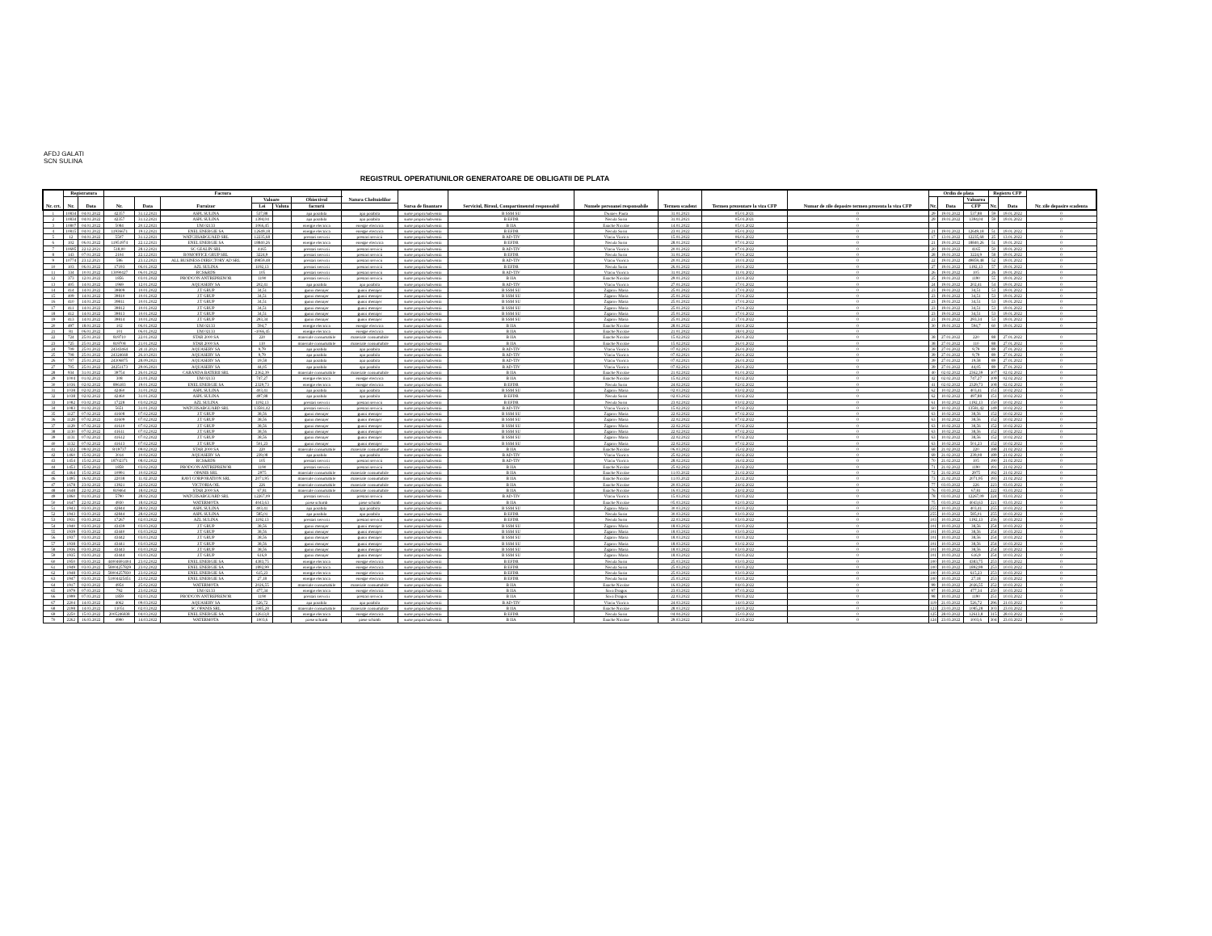AFDJ GALATI
SCN SULINA
REGISTRUL OPERATIUNILOR GENERATOARE DE OBLIGATII DE PLATA
| Nr. crt. | Registratura | | Factura | | | | | | Natura Cheltuielilor | Sursa de finantare | Serviciul, Biroul, Compartimentul responsabil | Numele persoanei responsabile | Termen scadent | Termen prezentare la viza CFP | Numar de zile depasire termen prezenta la viza CFP | Ordin de plata | | | Registru CFP | | Nr. zile depasire scadenta |
| --- | --- | --- | --- | --- | --- | --- | --- | --- | --- | --- | --- | --- | --- | --- | --- | --- | --- | --- | --- | --- | --- |
| | Nr. | Data | Nr. | Data | Furnizor | Valoare | | Obiectivul | | | | | | | | Nr. | Data | Valoarea | Nr. | Data | |
| | | | | | | Lei | Valuta | facturii | | | | | | | | | | CFP | | | |
| 1 | 10834 | 04.01.2022 | 42357 | 31.12.2021 | ASPL SULINA | 537,88 | | apa potabila | apa potabila | surse proprii/subventii | B SSM SU | Dunaev Paula | 31.01.2021 | 05.01.2021 | 0 | 29 | 19.01.2022 | 537,88 | 59 | 19.01.2022 | 0 |
| 2 | 10834 | 04.01.2022 | 42357 | 31.12.2021 | ASPL SULINA | 1394,04 | | apa potabila | apa potabila | surse proprii/subventii | B EFDR | Necula Sorin | 31.01.2021 | 05.01.2021 | 0 | 29 | 19.01.2022 | 1394,04 | 59 | 19.01.2022 | 0 |
| 3 | 10807 | 04.01.2022 | 5084 | 20.12.2021 | UM 02133 | 1066,45 | | energie electrica | energie electrica | surse proprii/subventii | B HA | Enache Nicolae | 14.01.2022 | 05.01.2022 | 0 | | | | | | |
| 4 | 10815 | 04.01.2022 | 11936671 | 19.12.2021 | ENEL ENERGIE SA | 12649,18 | | energie electrica | energie electrica | surse proprii/subventii | B EFDR | Necula Sorin | 23.01.2022 | 05.01.2022 | 0 | 21 | 19.01.2022 | 12649,18 | 51 | 19.01.2022 | 0 |
| 5 | 12 | 04.01.2022 | 5507 | 31.12.2021 | WATCHSABGUAED SRL | 12235,68 | | prestari servicii | prestari servicii | surse proprii/subventii | B AD-TIV | Vlaciu Viorica | 15.01.2022 | 06.01.2022 | 0 | 17 | 13.01.2022 | 12235,68 | 25 | 13.01.2022 | 0 |
| 6 | 102 | 06.01.2022 | 11951974 | 22.12.2021 | ENEL ENERGIE SA | 18840,26 | | energie electrica | energie electrica | surse proprii/subventii | B EFDR | Necula Sorin | 28.01.2022 | 07.01.2022 | 0 | 21 | 19.01.2022 | 18840,26 | 51 | 19.01.2022 | 0 |
| 7 | 10695 | 22.12.2021 | 518,00 | 28.12.2021 | SC GEALIN SRL | 4165 | | prestari servicii | prestari servicii | surse proprii/subventii | B AD-TIV | Vlaciu Viorica | 20.01.2022 | 07.01.2022 | 0 | 20 | 19.01.2022 | 4165 | 50 | 19.01.2022 | 0 |
| 8 | 143 | 07.01.2022 | 2104 | 22.12.2021 | ROMOFFICE GRUP SRL | 3224,9 | | prestari servicii | prestari servicii | surse proprii/subventii | B EFDR | Necula Sorin | 31.01.2022 | 07.01.2022 | 0 | 28 | 19.01.2022 | 3224,9 | 58 | 19.01.2022 | 0 |
| 9 | 10774 | 23.12.2021 | 586 | 23.12.2021 | ALL BUSINESS DIRECTORY AD SRL | 49859,48 | | prestari servicii | prestari servicii | surse proprii/subventii | B AD-TIV | Vlaciu Viorica | 20.01.2022 | 10.01.2022 | 0 | 22 | 19.01.2022 | 49859,48 | 52 | 19.01.2022 | 0 |
| 10 | 103 | 06.01.2022 | 17193 | 06.01.2022 | AZL SULINA | 1192,13 | | prestari servicii | prestari servicii | surse proprii/subventii | B EFDR | Necula Sorin | 26.01.2022 | 10.01.2022 | 0 | 27 | 19.01.2022 | 1192,13 | 57 | 19.01.2022 | 0 |
| 11 | 334 | 10.01.2022 | 13090427 | 06.01.2022 | RCS&RDS | 105 | | prestari servicii | prestari servicii | surse proprii/subventii | B AD-TIV | Vlaciu Viorica | 31.01.2022 | 11.01.2022 | 0 | 26 | 19.01.2022 | 105 | 26 | 19.01.2022 | 0 |
| 12 | 373 | 12.01.2022 | 1856 | 03.01.2022 | PRODCON ANTREPRENOR | 1190 | | prestari servicii | prestari servicii | surse proprii/subventii | B HA | Enache Nicolae | 29.01.2022 | 13.01.2022 | 0 | 25 | 19.01.2022 | 1190 | 55 | 19.01.2022 | 0 |
| 13 | 405 | 14.01.2022 | 1969 | 12.01.2022 | AQUASERV SA | 202,41 | | apa potabila | apa potabila | surse proprii/subventii | B AD-TIV | Vlaciu Viorica | 27.01.2022 | 17.01.2022 | 0 | 24 | 19.01.2022 | 202,41 | 54 | 19.01.2022 | 0 |
| 14 | 414 | 14.01.2022 | 39809 | 10.01.2022 | J.T GRUP | 34,51 | | gunoi menajer | gunoi menajer | surse proprii/subventii | B SSM SU | Zigarov Maria | 25.01.2022 | 17.01.2022 | 0 | 23 | 19.01.2022 | 34,51 | 53 | 19.01.2022 | 0 |
| 15 | 409 | 14.01.2022 | 39810 | 10.01.2022 | J.T GRUP | 34,51 | | gunoi menajer | gunoi menajer | surse proprii/subventii | B SSM SU | Zigarov Maria | 25.01.2022 | 17.01.2022 | 0 | 23 | 19.01.2022 | 34,51 | 53 | 19.01.2022 | 0 |
| 16 | 410 | 14.01.2022 | 39811 | 10.01.2022 | J.T GRUP | 34,51 | | gunoi menajer | gunoi menajer | surse proprii/subventii | B SSM SU | Zigarov Maria | 25.01.2022 | 17.01.2022 | 0 | 23 | 19.01.2022 | 34,51 | 53 | 19.01.2022 | 0 |
| 17 | 411 | 14.01.2022 | 39812 | 10.01.2022 | J.T GRUP | 34,51 | | gunoi menajer | gunoi menajer | surse proprii/subventii | B SSM SU | Zigarov Maria | 25.01.2022 | 17.01.2022 | 0 | 23 | 19.01.2022 | 34,51 | 53 | 19.01.2022 | 0 |
| 18 | 412 | 14.01.2022 | 39813 | 10.01.2022 | J.T GRUP | 34,51 | | gunoi menajer | gunoi menajer | surse proprii/subventii | B SSM SU | Zigarov Maria | 25.01.2022 | 17.01.2022 | 0 | 23 | 19.01.2022 | 34,51 | 53 | 19.01.2022 | 0 |
| 19 | 413 | 14.01.2022 | 39814 | 10.01.2022 | J.T GRUP | 293,34 | | gunoi menajer | gunoi menajer | surse proprii/subventii | B SSM SU | Zigarov Maria | 25.01.2022 | 17.01.2022 | 0 | 23 | 19.01.2022 | 293,34 | 53 | 19.01.2022 | 0 |
| 20 | 497 | 18.01.2022 | 102 | 06.01.2022 | UM 02133 | 594,7 | | energie electrica | energie electrica | surse proprii/subventii | B HA | Enache Nicolae | 28.01.2022 | 18.01.2022 | 0 | 30 | 19.01.2022 | 594,7 | 60 | 19.01.2022 | 0 |
| 21 | 81 | 06.01.2022 | 101 | 06.01.2022 | UM 02133 | -1066,45 | | energie electrica | energie electrica | surse proprii/subventii | B HA | Enache Nicolae | 21.01.2022 | 18.01.2022 | 0 | | | | | | |
| 22 | 724 | 25.01.2022 | 819710 | 22.01.2022 | STAR 2000 SA | 220 | | materiale consumabile | materiale consumabile | surse proprii/subventii | B HA | Enache Nicolae | 15.02.2022 | 26.01.2022 | 0 | 38 | 27.01.2022 | 220 | 88 | 27.01.2022 | 0 |
| 23 | 725 | 25.01.2022 | 819708 | 21.01.2022 | STAR 2000 SA | 110 | | materiale consumabile | materiale consumabile | surse proprii/subventii | B HA | Enache Nicolae | 15.02.2022 | 26.01.2022 | 0 | 38 | 27.01.2022 | 110 | 88 | 27.01.2022 | 0 |
| 24 | 709 | 25.01.2022 | 24343464 | 24.11.2021 | AQUASERV SA | 9,79 | | apa potabila | apa potabila | surse proprii/subventii | B AD-TIV | Vlaciu Viorica | 07.02.2021 | 26.01.2022 | 0 | 39 | 27.01.2022 | 9,79 | 89 | 27.01.2022 | 0 |
| 25 | 708 | 25.01.2022 | 24324668 | 26.10.2021 | AQUASERV SA | 9,79 | | apa potabila | apa potabila | surse proprii/subventii | B AD-TIV | Vlaciu Viorica | 07.02.2021 | 26.01.2022 | 0 | 39 | 27.01.2022 | 9,79 | 89 | 27.01.2022 | 0 |
| 26 | 707 | 25.01.2022 | 24306875 | 28.09.2021 | AQUASERV SA | 19,58 | | apa potabila | apa potabila | surse proprii/subventii | B AD-TIV | Vlaciu Viorica | 07.02.2021 | 26.01.2022 | 0 | 39 | 27.01.2022 | 19,58 | 89 | 27.01.2022 | 0 |
| 27 | 705 | 25.01.2022 | 24251173 | 29.06.2021 | AQUASERV SA | 44,05 | | apa potabila | apa potabila | surse proprii/subventii | B AD-TIV | Vlaciu Viorica | 07.02.2021 | 26.01.2022 | 0 | 39 | 27.01.2022 | 44,05 | 89 | 27.01.2022 | 0 |
| 28 | 934 | 31.01.2022 | 39754 | 26.01.2022 | CARANDA BATERII SRL | 2362,39 | | materiale consumabile | materiale consumabile | surse proprii/subventii | B HA | Enache Nicolae | 21.02.2022 | 01.01.2022 | 0 | 40 | 02.02.2022 | 2362,39 | 107 | 02.02.2022 | 0 |
| 29 | 1004 | 01.02.2022 | 308 | 21.01.2022 | UM 02133 | 747,27 | | energie electrica | energie electrica | surse proprii/subventii | B HA | Enache Nicolae | 15.02.2022 | 02.02.2022 | 0 | 42 | 02.02.2022 | 747,27 | 109 | 02.02.2022 | 0 |
| 30 | 1036 | 02.02.2022 | 896183 | 19.01.2022 | ENEL ENERGIE SA | 2329,73 | | energie electrica | energie electrica | surse proprii/subventii | B EFDR | Necula Sorin | 24.02.2022 | 02.02.2022 | 0 | 41 | 02.02.2022 | 2329,73 | 108 | 02.02.2022 | 0 |
| 31 | 1038 | 02.02.2022 | 42460 | 31.01.2022 | ASPL SULINA | 403,41 | | apa potabila | apa potabila | surse proprii/subventii | B SSM SU | Zigarov Maria | 02.03.2022 | 03.02.2022 | 0 | 62 | 10.02.2022 | 403,41 | 151 | 10.02.2022 | 0 |
| 32 | 1038 | 02.02.2022 | 42460 | 31.01.2022 | ASPL SULINA | 497,88 | | apa potabila | apa potabila | surse proprii/subventii | B EFDR | Necula Sorin | 02.03.2022 | 03.02.2022 | 0 | 62 | 10.02.2022 | 497,88 | 151 | 10.02.2022 | 0 |
| 33 | 1082 | 03.02.2022 | 17228 | 03.02.2022 | AZL SULINA | 1192,13 | | prestari servicii | prestari servicii | surse proprii/subventii | B EFDR | Necula Sorin | 23.02.2022 | 03.02.2022 | 0 | 61 | 10.02.2022 | 1192,13 | 150 | 10.02.2022 | 0 |
| 34 | 1083 | 01.02.2022 | 5651 | 31.01.2022 | WATCHSABGUARD SRL | 13581,42 | | prestari servicii | prestari servicii | surse proprii/subventii | B AD-TIV | Vlaciu Viorica | 15.02.2022 | 07.02.2022 | 0 | 60 | 10.02.2022 | 13581,42 | 149 | 10.02.2022 | 0 |
| 35 | 1127 | 07.02.2022 | 41608 | 07.02.2022 | J.T GRUP | 38,56 | | gunoi menajer | gunoi menajer | surse proprii/subventii | B SSM SU | Zigarov Maria | 22.02.2022 | 07.02.2022 | 0 | 63 | 10.02.2022 | 38,56 | 152 | 10.02.2022 | 0 |
| 36 | 1128 | 07.02.2022 | 41609 | 07.02.2022 | J.T GRUP | 38,56 | | gunoi menajer | gunoi menajer | surse proprii/subventii | B SSM SU | Zigarov Maria | 22.02.2022 | 07.02.2022 | 0 | 63 | 10.02.2022 | 38,56 | 152 | 10.02.2022 | 0 |
| 37 | 1129 | 07.02.2022 | 41610 | 07.02.2022 | J.T GRUP | 38,56 | | gunoi menajer | gunoi menajer | surse proprii/subventii | B SSM SU | Zigarov Maria | 22.02.2022 | 07.02.2022 | 0 | 63 | 10.02.2022 | 38,56 | 152 | 10.02.2022 | 0 |
| 38 | 1130 | 07.02.2022 | 41611 | 07.02.2022 | J.T GRUP | 38,56 | | gunoi menajer | gunoi menajer | surse proprii/subventii | B SSM SU | Zigarov Maria | 22.02.2022 | 07.02.2022 | 0 | 63 | 10.02.2022 | 38,56 | 152 | 10.02.2022 | 0 |
| 39 | 1131 | 07.02.2022 | 41612 | 07.02.2022 | J.T GRUP | 38,56 | | gunoi menajer | gunoi menajer | surse proprii/subventii | B SSM SU | Zigarov Maria | 22.02.2022 | 07.02.2022 | 0 | 63 | 10.02.2022 | 38,56 | 152 | 10.02.2022 | 0 |
| 40 | 1132 | 07.02.2022 | 41613 | 07.02.2022 | J.T GRUP | 501,23 | | gunoi menajer | gunoi menajer | surse proprii/subventii | B SSM SU | Zigarov Maria | 22.02.2022 | 07.02.2022 | 0 | 63 | 10.02.2022 | 501,23 | 152 | 10.02.2022 | 0 |
| 41 | 1322 | 09.02.2022 | 8/19737 | 09.02.2022 | STAR 2000 SA | 220 | | materiale consumabile | materiale consumabile | surse proprii/subventii | B HA | Enache Nicolae | 06.03.2022 | 15.02.2022 | 0 | 68 | 21.02.2022 | 220 | 188 | 21.02.2022 | 0 |
| 42 | 1460 | 15.02.2022 | 3014 | 10.02.2022 | AQUASERV SA | 239,08 | | apa potabila | apa potabila | surse proprii/subventii | B AD-TIV | Vlaciu Viorica | 25.02.2022 | 16.02.2022 | 0 | 69 | 21.02.2022 | 239,08 | 189 | 21.02.2022 | 0 |
| 43 | 1454 | 15.02.2022 | 18702371 | 08.02.2022 | RCS&RDS | 105 | | prestari servicii | prestari servicii | surse proprii/subventii | B AD-TIV | Vlaciu Viorica | 28.02.2022 | 16.02.2022 | 0 | 70 | 21.02.2022 | 105 | 190 | 21.02.2022 | 0 |
| 44 | 1453 | 15.02.2022 | 1858 | 03.02.2022 | PRODCON ANTREPRENOR | 1190 | | prestari servicii | prestari servicii | surse proprii/subventii | B HA | Enache Nicolae | 25.02.2022 | 21.02.2022 | 0 | 71 | 21.02.2022 | 1190 | 191 | 21.02.2022 | 0 |
| 45 | 1464 | 15.02.2022 | 10991 | 10.02.2022 | OPANIS SRL | 2975 | | materiale consumabile | materiale consumabile | surse proprii/subventii | B HA | Enache Nicolae | 11.03.2022 | 21.02.2022 | 0 | 72 | 21.02.2022 | 2975 | 192 | 21.02.2022 | 0 |
| 46 | 1495 | 16.02.2022 | 22038 | 11.02.2022 | RAVI CORPORATION SRL | 2071,95 | | materiale consumabile | materiale consumabile | surse proprii/subventii | B HA | Enache Nicolae | 11.03.2022 | 21.02.2022 | 0 | 73 | 21.02.2022 | 2071,95 | 193 | 21.02.2022 | 0 |
| 47 | 1678 | 23.02.2022 | 13921 | 22.02.2022 | VICTORIA OIL | 226 | | materiale consumabile | materiale consumabile | surse proprii/subventii | B HA | Enache Nicolae | 20.03.2022 | 24.02.2022 | 0 | 77 | 03.03.2022 | 226 | 223 | 03.03.2022 | 0 |
| 48 | 1648 | 22.02.2022 | 819464 | 18.02.2022 | STAR 2000 SA | 67,81 | | materiale consumabile | materiale consumabile | surse proprii/subventii | B HA | Enache Nicolae | 16.03.2022 | 24.02.2022 | 0 | 76 | 03.03.2022 | 67,81 | 222 | 03.03.2022 | 0 |
| 49 | 1860 | 01.03.2022 | 5790 | 28.02.2022 | WATCHSABGUARD SRL | 12267,09 | | prestari servicii | prestari servicii | surse proprii/subventii | B AD-TIV | Vlaciu Viorica | 15.03.2022 | 02.03.2022 | 0 | 78 | 03.03.2022 | 12267,09 | 224 | 03.03.2022 | 0 |
| 50 | 1647 | 22.02.2022 | 4930 | 18.02.2022 | WATERMOTA | 4043,63 | | piese schimb | piese schimb | surse proprii/subventii | B HA | Enache Nicolae | 05.03.2022 | 02.03.2022 | 0 | 75 | 03.03.2022 | 4043,63 | 221 | 03.03.2022 | 0 |
| 51 | 1943 | 03.03.2022 | 42844 | 28.02.2022 | ASPL SULINA | 403,41 | | apa potabila | apa potabila | surse proprii/subventii | B SSM SU | Zigarov Maria | 30.03.2022 | 03.03.2022 | 0 | 255 | 10.03.2022 | 403,41 | 255 | 10.03.2022 | 0 |
| 52 | 1943 | 03.03.2022 | 42844 | 28.02.2022 | ASPL SULINA | 585,01 | | apa potabila | apa potabila | surse proprii/subventii | B EFDR | Necula Sorin | 30.03.2022 | 03.03.2022 | 0 | 255 | 10.03.2022 | 585,01 | 255 | 10.03.2022 | 0 |
| 53 | 1931 | 03.03.2022 | 17267 | 02.03.2022 | AZL SULINA | 1192,13 | | prestari servicii | prestari servicii | surse proprii/subventii | B EFDR | Necula Sorin | 22.03.2022 | 03.03.2022 | 0 | 103 | 10.03.2022 | 1192,13 | 256 | 10.03.2022 | 0 |
| 54 | 1940 | 03.03.2022 | 43439 | 03.03.2022 | J.T GRUP | 38,56 | | gunoi menajer | gunoi menajer | surse proprii/subventii | B SSM SU | Zigarov Maria | 18.03.2022 | 03.03.2022 | 0 | 101 | 10.03.2022 | 38,56 | 254 | 10.03.2022 | 0 |
| 55 | 1939 | 03.03.2022 | 43440 | 03.03.2022 | J.T GRUP | 38,56 | | gunoi menajer | gunoi menajer | surse proprii/subventii | B SSM SU | Zigarov Maria | 18.03.2022 | 03.03.2022 | 0 | 101 | 10.03.2022 | 38,56 | 254 | 10.03.2022 | 0 |
| 56 | 1937 | 03.03.2022 | 43442 | 03.03.2022 | J.T GRUP | 38,56 | | gunoi menajer | gunoi menajer | surse proprii/subventii | B SSM SU | Zigarov Maria | 18.03.2022 | 03.03.2022 | 0 | 101 | 10.03.2022 | 38,56 | 254 | 10.03.2022 | 0 |
| 57 | 1938 | 03.03.2022 | 43441 | 03.03.2022 | J.T GRUP | 38,56 | | gunoi menajer | gunoi menajer | surse proprii/subventii | B SSM SU | Zigarov Maria | 18.03.2022 | 03.02.2022 | 0 | 101 | 10.03.2022 | 38,56 | 254 | 10.03.2022 | 0 |
| 58 | 1936 | 03.03.2022 | 43443 | 03.03.2022 | J.T GRUP | 38,56 | | gunoi menajer | gunoi menajer | surse proprii/subventii | B SSM SU | Zigarov Maria | 18.03.2022 | 03.03.2022 | 0 | 101 | 10.03.2022 | 38,56 | 254 | 10.03.2022 | 0 |
| 59 | 1935 | 03.03.2022 | 43444 | 03.03.2022 | J.T GRUP | 616,9 | | gunoi menajer | gunoi menajer | surse proprii/subventii | B SSM SU | Zigarov Maria | 18.03.2022 | 03.03.2022 | 0 | 101 | 10.03.2022 | 616,9 | 254 | 10.03.2022 | 0 |
| 60 | 1950 | 03.03.2022 | 44004691404 | 23.02.2022 | ENEL ENERGIE SA | 4383,75 | | energie electrica | energie electrica | surse proprii/subventii | B EFDR | Necula Sorin | 25.03.2022 | 03.03.2022 | 0 | 100 | 10.03.2022 | 4383,75 | 253 | 10.03.2022 | 0 |
| 61 | 1949 | 03.03.2022 | 58004257829 | 23.02.2022 | ENEL ENERGIE SA | 1892,99 | | energie electrica | energie electrica | surse proprii/subventii | B EFDR | Necula Sorin | 25.03.2022 | 03.03.2022 | 0 | 100 | 10.03.2022 | 1892,99 | 253 | 10.03.2022 | 0 |
| 62 | 1948 | 03.03.2022 | 58004257830 | 23.02.2022 | ENEL ENERGIE SA | 615,23 | | energie electrica | energie electrica | surse proprii/subventii | B EFDR | Necula Sorin | 25.03.2022 | 03.03.2022 | 0 | 100 | 10.03.2022 | 615,23 | 253 | 10.03.2022 | 0 |
| 63 | 1947 | 03.03.2022 | 51004425451 | 23.02.2022 | ENEL ENERGIE SA | 27,18 | | energie electrica | energie electrica | surse proprii/subventii | B EFDR | Necula Sorin | 25.03.2022 | 03.03.2022 | 0 | 100 | 10.03.2022 | 27,18 | 253 | 10.03.2022 | 0 |
| 64 | 1917 | 02.03.2022 | 4954 | 25.02.2022 | WATERMOTA | 2026,55 | | materiale consumabile | materiale consumabile | surse proprii/subventii | B HA | Enache Nicolae | 16.03.2022 | 04.03.2022 | 0 | 99 | 10.03.2022 | 2026,55 | 252 | 10.03.2022 | 0 |
| 65 | 1979 | 07.03.2022 | 792 | 23.02.2022 | UM 02133 | 477,34 | | energie electrica | energie electrica | surse proprii/subventii | B HA | Sava Dragos | 23.03.2022 | 07.03.2022 | 0 | 97 | 10.03.2022 | 477,34 | 250 | 10.03.2022 | 0 |
| 66 | 1999 | 07.03.2022 | 1859 | 02.03.2022 | PRODCON ANTREPRENOR | 1190 | | prestari servicii | prestari servicii | surse proprii/subventii | B HA | Sava Dragos | 22.03.2022 | 09.03.2022 | 0 | 98 | 10.03.2022 | 1190 | 251 | 10.03.2022 | 0 |
| 67 | 2204 | 14.03.2022 | 4062 | 09.03.2022 | AQUASERV SA | 526,72 | | apa potabila | apa potabila | surse proprii/subventii | B AD-TIV | Vlaciu Viorica | 24.03.2022 | 14.03.2022 | 0 | 119 | 21.03.2022 | 526,72 | 296 | 21.03.2022 | 0 |
| 68 | 2198 | 14.03.2022 | 11051 | 02.03.2022 | SC OPANIS SRL | 1085,28 | | materiale consumabile | materiale consumabile | surse proprii/subventii | B HA | Enache Nicolae | 28.03.2022 | 14.03.2022 | 0 | 123 | 23.03.2022 | 1085,28 | 303 | 23.03.2022 | 0 |
| 69 | 2250 | 15.03.2022 | 2005246838 | 04.03.2022 | ENEL ENERGIE SA | 12613,8 | | energie electrica | energie electrica | surse proprii/subventii | B EFDR | Necula Sorin | 04.04.2022 | 15.03.2022 | 0 | 125 | 28.03.2022 | 12613,8 | 315 | 28.03.2022 | 0 |
| 70 | 2262 | 16.03.2022 | 4990 | 14.03.2022 | WATERMOTA | 1003,6 | | piese schimb | piese schimb | surse proprii/subventii | B HA | Enache Nicolae | 29.03.2022 | 21.03.2022 | 0 | 124 | 23.03.2022 | 1003,6 | 304 | 23.03.2022 | 0 |